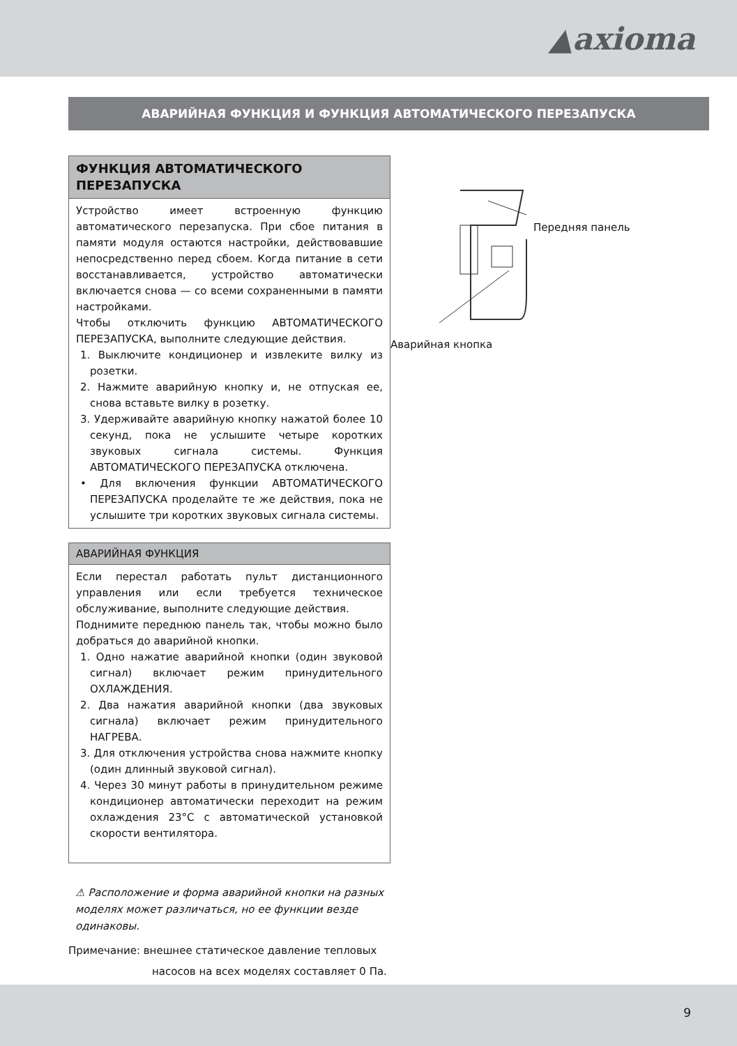▲axioma
АВАРИЙНАЯ ФУНКЦИЯ И ФУНКЦИЯ АВТОМАТИЧЕСКОГО ПЕРЕЗАПУСКА
ФУНКЦИЯ АВТОМАТИЧЕСКОГО ПЕРЕЗАПУСКА
Устройство имеет встроенную функцию автоматического перезапуска. При сбое питания в памяти модуля остаются настройки, действовавшие непосредственно перед сбоем. Когда питание в сети восстанавливается, устройство автоматически включается снова — со всеми сохраненными в памяти настройками.
Чтобы отключить функцию АВТОМАТИЧЕСКОГО ПЕРЕЗАПУСКА, выполните следующие действия.
1. Выключите кондиционер и извлеките вилку из розетки.
2. Нажмите аварийную кнопку и, не отпуская ее, снова вставьте вилку в розетку.
3. Удерживайте аварийную кнопку нажатой более 10 секунд, пока не услышите четыре коротких звуковых сигнала системы. Функция АВТОМАТИЧЕСКОГО ПЕРЕЗАПУСКА отключена.
• Для включения функции АВТОМАТИЧЕСКОГО ПЕРЕЗАПУСКА проделайте те же действия, пока не услышите три коротких звуковых сигнала системы.
АВАРИЙНАЯ ФУНКЦИЯ
Если перестал работать пульт дистанционного управления или если требуется техническое обслуживание, выполните следующие действия.
Поднимите переднюю панель так, чтобы можно было добраться до аварийной кнопки.
1. Одно нажатие аварийной кнопки (один звуковой сигнал) включает режим принудительного ОХЛАЖДЕНИЯ.
2. Два нажатия аварийной кнопки (два звуковых сигнала) включает режим принудительного НАГРЕВА.
3. Для отключения устройства снова нажмите кнопку (один длинный звуковой сигнал).
4. Через 30 минут работы в принудительном режиме кондиционер автоматически переходит на режим охлаждения 23°C с автоматической установкой скорости вентилятора.
⚠ Расположение и форма аварийной кнопки на разных моделях может различаться, но ее функции везде одинаковы.
Примечание: внешнее статическое давление тепловых
насосов на всех моделях составляет 0 Па.
Передняя панель
Аварийная кнопка
9